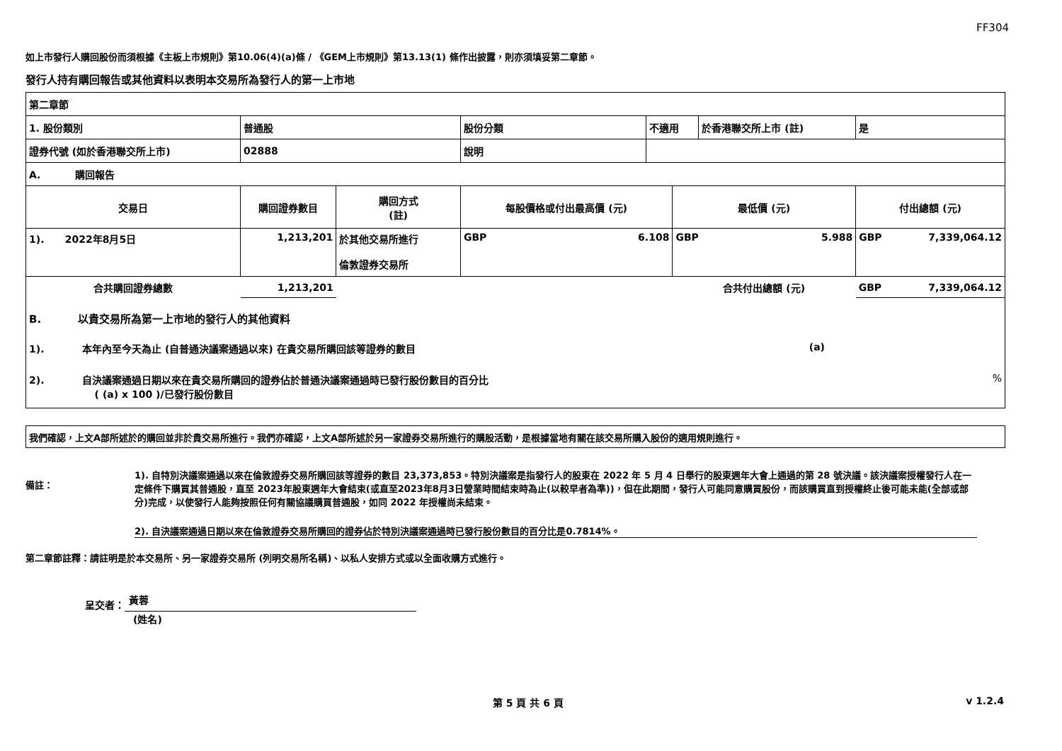FF304
如上市發行人購回股份而須根據《主板上市規則》第10.06(4)(a)條 / 《GEM上市規則》第13.13(1) 條作出披露，則亦須填妥第二章節。
發行人持有購回報告或其他資料以表明本交易所為發行人的第一上市地
| 第二章節 | | | | | | | |
| 1. 股份類別 | 普通股 | | 股份分類 | 不適用 | | 於香港聯交所上市 (註) | 是 |
| 證券代號 (如於香港聯交所上市) | 02888 | | 說明 | | | | |
| A. 購回報告 | | | | | | | |
| 交易日 | 購回證券數目 | 購回方式 (註) | 每股價格或付出最高價 (元) | | 最低價 (元) | | 付出總額 (元) |
| 1). 2022年8月5日 | 1,213,201 | 於其他交易所進行 倫敦證券交易所 | GBP 6.108 | | GBP 5.988 | | GBP 7,339,064.12 |
| 合共購回證券總數 | 1,213,201 | | | | 合共付出總額 (元) | | GBP 7,339,064.12 |
| B. 以貴交易所為第一上市地的發行人的其他資料 1). 本年內至今天為止 (自普通決議案通過以來) 在貴交易所購回該等證券的數目 (a) 2). 自決議案通過日期以來在貴交易所購回的證券佔於普通決議案通過時已發行股份數目的百分比 % ( (a) x 100 )/已發行股份數目 | | | | | | | |
| 我們確認，上文A部所述於的購回並非於貴交易所進行。我們亦確認，上文A部所述於另一家證券交易所進行的購股活動，是根據當地有關在該交易所購入股份的適用規則進行。 |
備註：
1). 自特別決議案通過以來在倫敦證券交易所購回該等證券的數目 23,373,853。特別決議案是指發行人的股東在 2022 年 5 月 4 日舉行的股東週年大會上通過的第 28 號決議。該決議案授權發行人在一定條件下購買其普通股，直至 2023年股東週年大會結束(或直至2023年8月3日營業時間結束時為止(以較早者為準))，但在此期間，發行人可能同意購買股份，而該購買直到授權終止後可能未能(全部或部分)完成，以使發行人能夠按照任何有關協議購買普通股，如同 2022 年授權尚未結束。
2). 自決議案通過日期以來在倫敦證券交易所購回的證券佔於特別決議案通過時已發行股份數目的百分比是0.7814%。
第二章節註釋：請註明是於本交易所、另一家證券交易所 (列明交易所名稱)、以私人安排方式或以全面收購方式進行。
呈交者： 黃蓉
(姓名)
第 5 頁 共 6 頁 v 1.2.4